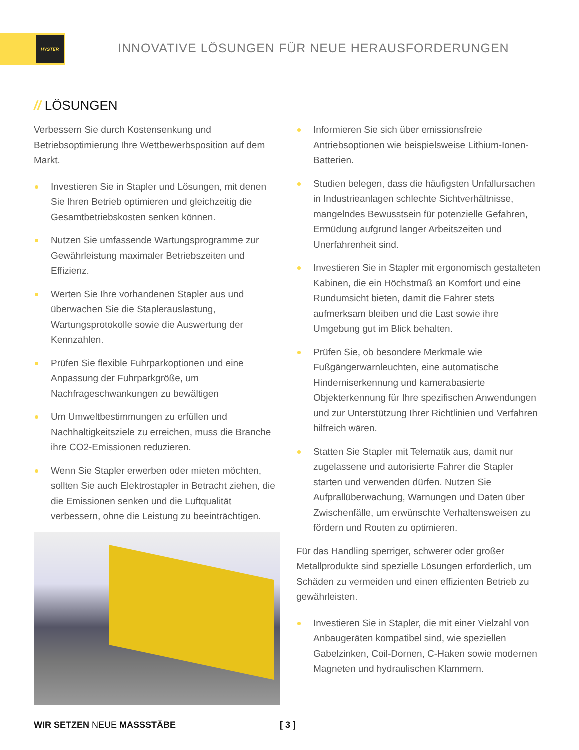HYSTER
INNOVATIVE LÖSUNGEN FÜR NEUE HERAUSFORDERUNGEN
// LÖSUNGEN
Verbessern Sie durch Kostensenkung und Betriebsoptimierung Ihre Wettbewerbsposition auf dem Markt.
Investieren Sie in Stapler und Lösungen, mit denen Sie Ihren Betrieb optimieren und gleichzeitig die Gesamtbetriebskosten senken können.
Nutzen Sie umfassende Wartungsprogramme zur Gewährleistung maximaler Betriebszeiten und Effizienz.
Werten Sie Ihre vorhandenen Stapler aus und überwachen Sie die Staplerauslastung, Wartungsprotokolle sowie die Auswertung der Kennzahlen.
Prüfen Sie flexible Fuhrparkoptionen und eine Anpassung der Fuhrparkgröße, um Nachfrageschwankungen zu bewältigen
Um Umweltbestimmungen zu erfüllen und Nachhaltigkeitsziele zu erreichen, muss die Branche ihre CO2-Emissionen reduzieren.
Wenn Sie Stapler erwerben oder mieten möchten, sollten Sie auch Elektrostapler in Betracht ziehen, die die Emissionen senken und die Luftqualität verbessern, ohne die Leistung zu beeinträchtigen.
Informieren Sie sich über emissionsfreie Antriebsoptionen wie beispielsweise Lithium-Ionen-Batterien.
Studien belegen, dass die häufigsten Unfallursachen in Industrieanlagen schlechte Sichtverhältnisse, mangelndes Bewusstsein für potenzielle Gefahren, Ermüdung aufgrund langer Arbeitszeiten und Unerfahrenheit sind.
Investieren Sie in Stapler mit ergonomisch gestalteten Kabinen, die ein Höchstmaß an Komfort und eine Rundumsicht bieten, damit die Fahrer stets aufmerksam bleiben und die Last sowie ihre Umgebung gut im Blick behalten.
Prüfen Sie, ob besondere Merkmale wie Fußgängerwarnleuchten, eine automatische Hinderniserkennung und kamerabasierte Objekterkennung für Ihre spezifischen Anwendungen und zur Unterstützung Ihrer Richtlinien und Verfahren hilfreich wären.
Statten Sie Stapler mit Telematik aus, damit nur zugelassene und autorisierte Fahrer die Stapler starten und verwenden dürfen. Nutzen Sie Aufprallüberwachung, Warnungen und Daten über Zwischenfälle, um erwünschte Verhaltensweisen zu fördern und Routen zu optimieren.
Für das Handling sperriger, schwerer oder großer Metallprodukte sind spezielle Lösungen erforderlich, um Schäden zu vermeiden und einen effizienten Betrieb zu gewährleisten.
Investieren Sie in Stapler, die mit einer Vielzahl von Anbaugeräten kompatibel sind, wie speziellen Gabelzinken, Coil-Dornen, C-Haken sowie modernen Magneten und hydraulischen Klammern.
WIR SETZEN NEUE MASSSTÄBE [ 3 ]